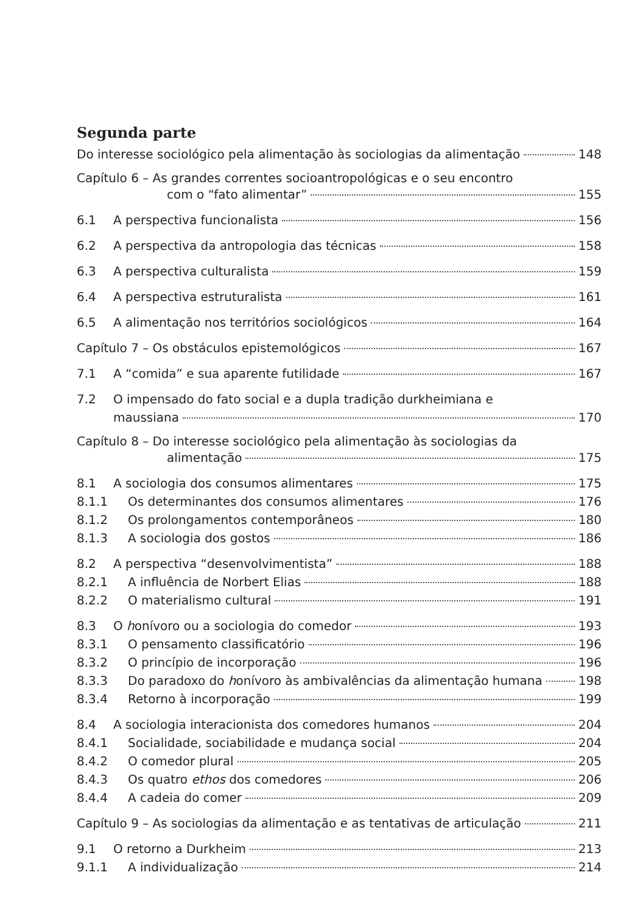Segunda parte
Do interesse sociológico pela alimentação às sociologias da alimentação 148
Capítulo 6 – As grandes correntes socioantropológicas e o seu encontro
com o “fato alimentar” 155
6.1 A perspectiva funcionalista 156
6.2 A perspectiva da antropologia das técnicas 158
6.3 A perspectiva culturalista 159
6.4 A perspectiva estruturalista 161
6.5 A alimentação nos territórios sociológicos 164
Capítulo 7 – Os obstáculos epistemológicos 167
7.1 A “comida” e sua aparente futilidade 167
7.2 O impensado do fato social e a dupla tradição durkheimiana e
maussiana 170
Capítulo 8 – Do interesse sociológico pela alimentação às sociologias da
alimentação 175
8.1 A sociologia dos consumos alimentares 175
8.1.1 Os determinantes dos consumos alimentares 176
8.1.2 Os prolongamentos contemporâneos 180
8.1.3 A sociologia dos gostos 186
8.2 A perspectiva “desenvolvimentista” 188
8.2.1 A influência de Norbert Elias 188
8.2.2 O materialismo cultural 191
8.3 O honívoro ou a sociologia do comedor 193
8.3.1 O pensamento classificatório 196
8.3.2 O princípio de incorporação 196
8.3.3 Do paradoxo do honívoro às ambivalências da alimentação humana 198
8.3.4 Retorno à incorporação 199
8.4 A sociologia interacionista dos comedores humanos 204
8.4.1 Socialidade, sociabilidade e mudança social 204
8.4.2 O comedor plural 205
8.4.3 Os quatro ethos dos comedores 206
8.4.4 A cadeia do comer 209
Capítulo 9 – As sociologias da alimentação e as tentativas de articulação 211
9.1 O retorno a Durkheim 213
9.1.1 A individualização 214